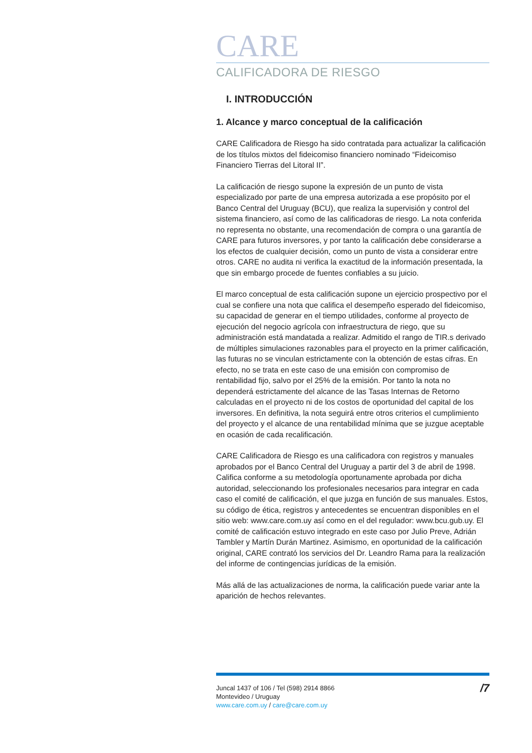CARE
CALIFICADORA DE RIESGO
I. INTRODUCCIÓN
1. Alcance y marco conceptual de la calificación
CARE Calificadora de Riesgo ha sido contratada para actualizar la calificación de los títulos mixtos del fideicomiso financiero nominado “Fideicomiso Financiero Tierras del Litoral II”.
La calificación de riesgo supone la expresión de un punto de vista especializado por parte de una empresa autorizada a ese propósito por el Banco Central del Uruguay (BCU), que realiza la supervisión y control del sistema financiero, así como de las calificadoras de riesgo. La nota conferida no representa no obstante, una recomendación de compra o una garantía de CARE para futuros inversores, y por tanto la calificación debe considerarse a los efectos de cualquier decisión, como un punto de vista a considerar entre otros. CARE no audita ni verifica la exactitud de la información presentada, la que sin embargo procede de fuentes confiables a su juicio.
El marco conceptual de esta calificación supone un ejercicio prospectivo por el cual se confiere una nota que califica el desempeño esperado del fideicomiso, su capacidad de generar en el tiempo utilidades, conforme al proyecto de ejecución del negocio agrícola con infraestructura de riego, que su administración está mandatada a realizar. Admitido el rango de TIR.s derivado de múltiples simulaciones razonables para el proyecto en la primer calificación, las futuras no se vinculan estrictamente con la obtención de estas cifras. En efecto, no se trata en este caso de una emisión con compromiso de rentabilidad fijo, salvo por el 25% de la emisión. Por tanto la nota no dependerá estrictamente del alcance de las Tasas Internas de Retorno calculadas en el proyecto ni de los costos de oportunidad del capital de los inversores. En definitiva, la nota seguirá entre otros criterios el cumplimiento del proyecto y el alcance de una rentabilidad mínima que se juzgue aceptable en ocasión de cada recalificación.
CARE Calificadora de Riesgo es una calificadora con registros y manuales aprobados por el Banco Central del Uruguay a partir del 3 de abril de 1998. Califica conforme a su metodología oportunamente aprobada por dicha autoridad, seleccionando los profesionales necesarios para integrar en cada caso el comité de calificación, el que juzga en función de sus manuales. Estos, su código de ética, registros y antecedentes se encuentran disponibles en el sitio web: www.care.com.uy así como en el del regulador: www.bcu.gub.uy. El comité de calificación estuvo integrado en este caso por Julio Preve, Adrián Tambler y Martín Durán Martinez. Asimismo, en oportunidad de la calificación original, CARE contrató los servicios del Dr. Leandro Rama para la realización del informe de contingencias jurídicas de la emisión.
Más allá de las actualizaciones de norma, la calificación puede variar ante la aparición de hechos relevantes.
Juncal 1437 of 106 / Tel (598) 2914 8866
Montevideo / Uruguay
www.care.com.uy / care@care.com.uy
/7